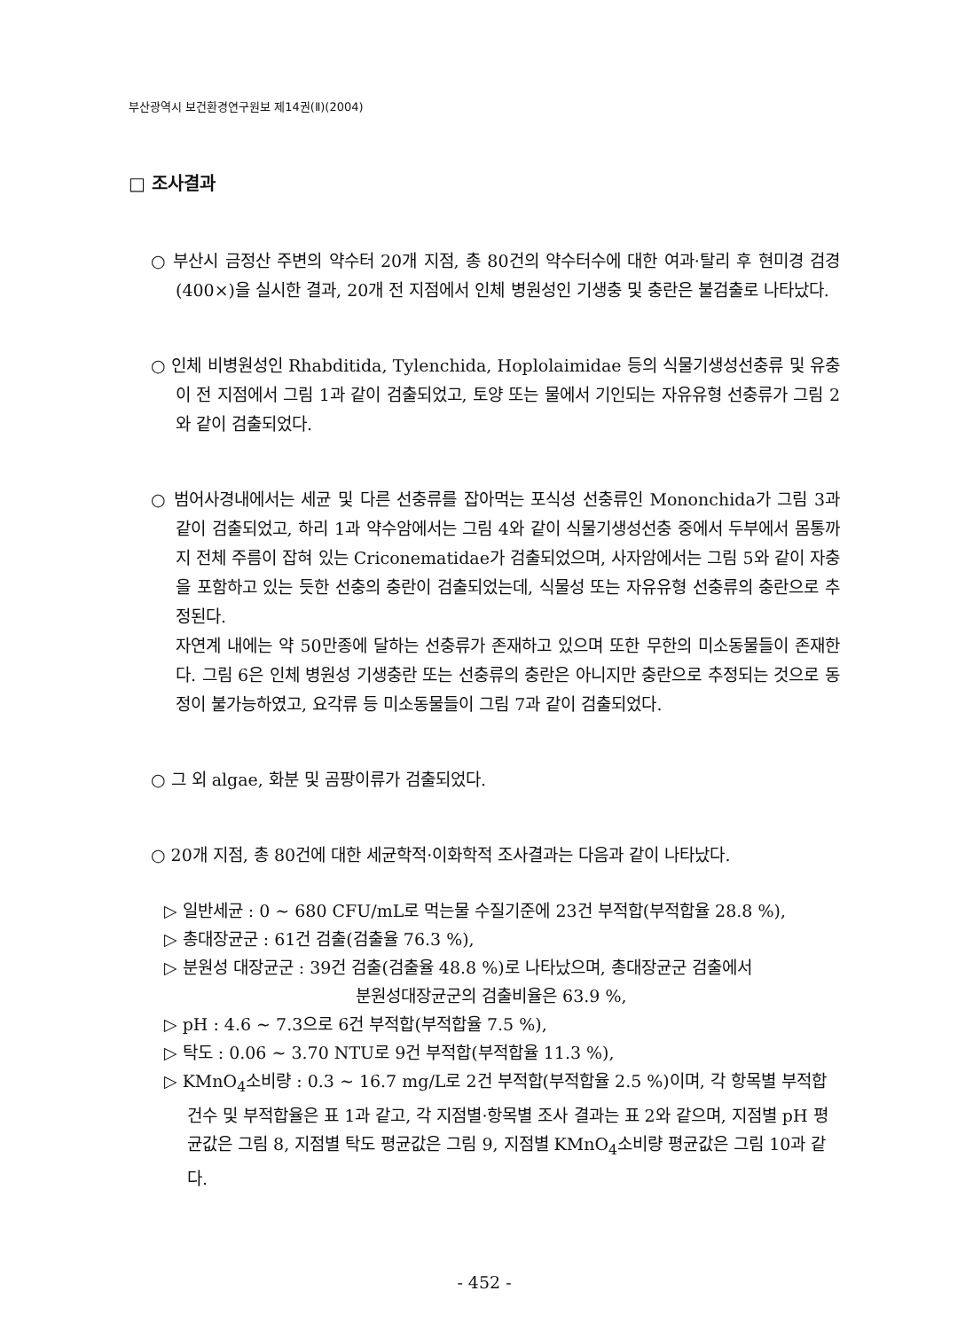부산광역시 보건환경연구원보 제14권(Ⅱ)(2004)
□ 조사결과
○ 부산시 금정산 주변의 약수터 20개 지점, 총 80건의 약수터수에 대한 여과·탈리 후 현미경 검경(400×)을 실시한 결과, 20개 전 지점에서 인체 병원성인 기생충 및 충란은 불검출로 나타났다.
○ 인체 비병원성인 Rhabditida, Tylenchida, Hoplolaimidae 등의 식물기생성선충류 및 유충이 전 지점에서 그림 1과 같이 검출되었고, 토양 또는 물에서 기인되는 자유유형 선충류가 그림 2와 같이 검출되었다.
○ 범어사경내에서는 세균 및 다른 선충류를 잡아먹는 포식성 선충류인 Mononchida가 그림 3과 같이 검출되었고, 하리 1과 약수암에서는 그림 4와 같이 식물기생성선충 중에서 두부에서 몸통까지 전체 주름이 잡혀 있는 Criconematidae가 검출되었으며, 사자암에서는 그림 5와 같이 자충을 포함하고 있는 듯한 선충의 충란이 검출되었는데, 식물성 또는 자유유형 선충류의 충란으로 추정된다.
자연계 내에는 약 50만종에 달하는 선충류가 존재하고 있으며 또한 무한의 미소동물들이 존재한다. 그림 6은 인체 병원성 기생충란 또는 선충류의 충란은 아니지만 충란으로 추정되는 것으로 동정이 불가능하였고, 요각류 등 미소동물들이 그림 7과 같이 검출되었다.
○ 그 외 algae, 화분 및 곰팡이류가 검출되었다.
○ 20개 지점, 총 80건에 대한 세균학적·이화학적 조사결과는 다음과 같이 나타났다.
▷ 일반세균 : 0 ~ 680 CFU/mL로 먹는물 수질기준에 23건 부적합(부적합율 28.8 %),
▷ 총대장균군 : 61건 검출(검출율 76.3 %),
▷ 분원성 대장균군 : 39건 검출(검출율 48.8 %)로 나타났으며, 총대장균군 검출에서
분원성대장균군의 검출비율은 63.9 %,
▷ pH : 4.6 ~ 7.3으로 6건 부적합(부적합율 7.5 %),
▷ 탁도 : 0.06 ~ 3.70 NTU로 9건 부적합(부적합율 11.3 %),
▷ KMnO<sub>4</sub>소비량 : 0.3 ~ 16.7 mg/L로 2건 부적합(부적합율 2.5 %)이며, 각 항목별 부적합 건수 및 부적합율은 표 1과 같고, 각 지점별·항목별 조사 결과는 표 2와 같으며, 지점별 pH 평균값은 그림 8, 지점별 탁도 평균값은 그림 9, 지점별 KMnO<sub>4</sub>소비량 평균값은 그림 10과 같다.
- 452 -